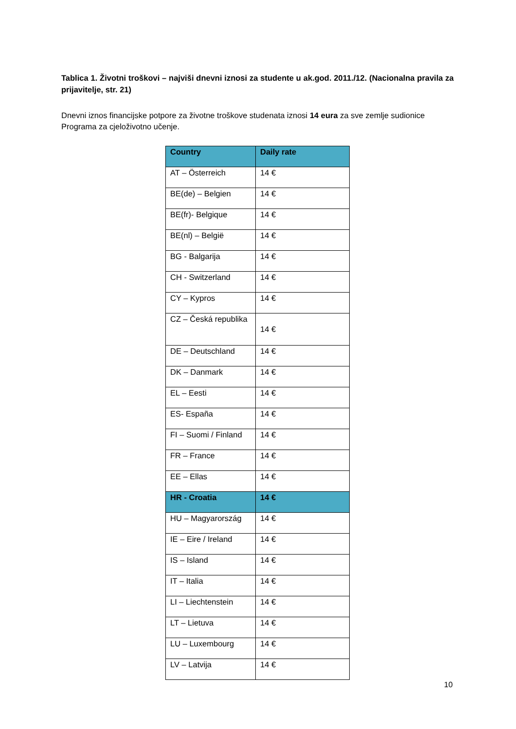Tablica 1. Životni troškovi – najviši dnevni iznosi za studente u ak.god. 2011./12. (Nacionalna pravila za prijavitelje, str. 21)
Dnevni iznos financijske potpore za životne troškove studenata iznosi 14 eura za sve zemlje sudionice Programa za cjeloživotno učenje.
| Country | Daily rate |
| --- | --- |
| AT – Österreich | 14 € |
| BE(de) – Belgien | 14 € |
| BE(fr)- Belgique | 14 € |
| BE(nl) – België | 14 € |
| BG - Balgarija | 14 € |
| CH - Switzerland | 14 € |
| CY – Kypros | 14 € |
| CZ – Česká republika | 14 € |
| DE – Deutschland | 14 € |
| DK – Danmark | 14 € |
| EL – Eesti | 14 € |
| ES- España | 14 € |
| FI – Suomi / Finland | 14 € |
| FR – France | 14 € |
| EE – Ellas | 14 € |
| HR - Croatia | 14 € |
| HU – Magyarország | 14 € |
| IE – Eire / Ireland | 14 € |
| IS – Island | 14 € |
| IT – Italia | 14 € |
| LI – Liechtenstein | 14 € |
| LT – Lietuva | 14 € |
| LU – Luxembourg | 14 € |
| LV – Latvija | 14 € |
10